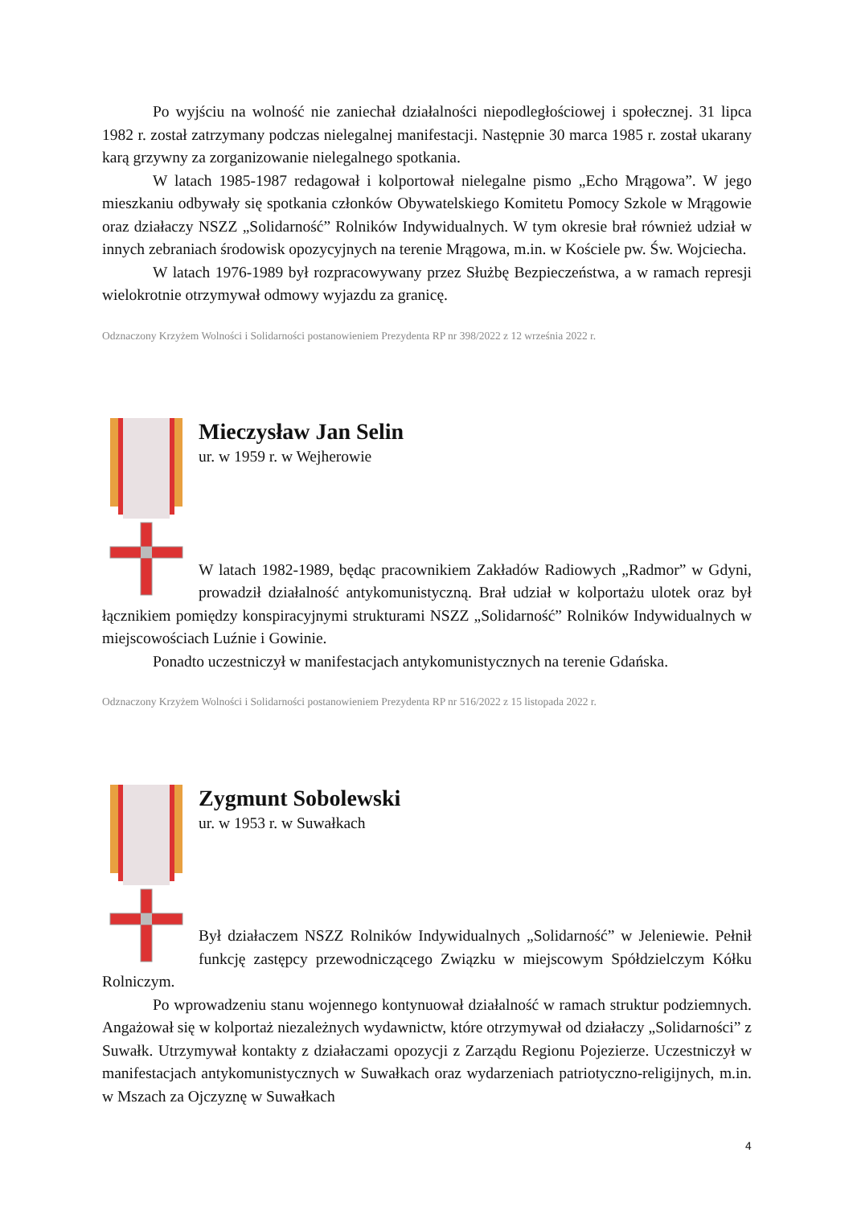Po wyjściu na wolność nie zaniechał działalności niepodległościowej i społecznej. 31 lipca 1982 r. został zatrzymany podczas nielegalnej manifestacji. Następnie 30 marca 1985 r. został ukarany karą grzywny za zorganizowanie nielegalnego spotkania.
W latach 1985-1987 redagował i kolportował nielegalne pismo „Echo Mrągowa”. W jego mieszkaniu odbywały się spotkania członków Obywatelskiego Komitetu Pomocy Szkole w Mrągowie oraz działaczy NSZZ „Solidarność” Rolników Indywidualnych. W tym okresie brał również udział w innych zebraniach środowisk opozycyjnych na terenie Mrągowa, m.in. w Kościele pw. Św. Wojciecha.
W latach 1976-1989 był rozpracowywany przez Służbę Bezpieczeństwa, a w ramach represji wielokrotnie otrzymywał odmowy wyjazdu za granicę.
Odznaczony Krzyżem Wolności i Solidarności postanowieniem Prezydenta RP nr 398/2022 z 12 września 2022 r.
Mieczysław Jan Selin
ur. w 1959 r. w Wejherowie
W latach 1982-1989, będąc pracownikiem Zakładów Radiowych „Radmor” w Gdyni, prowadził działalność antykomunistyczną. Brał udział w kolportażu ulotek oraz był łącznikiem pomiędzy konspiracyjnymi strukturami NSZZ „Solidarność” Rolników Indywidualnych w miejscowościach Luźnie i Gowinie.
Ponadto uczestniczył w manifestacjach antykomunistycznych na terenie Gdańska.
Odznaczony Krzyżem Wolności i Solidarności postanowieniem Prezydenta RP nr 516/2022 z 15 listopada 2022 r.
Zygmunt Sobolewski
ur. w 1953 r. w Suwałkach
Był działaczem NSZZ Rolników Indywidualnych „Solidarność” w Jeleniewie. Pełnił funkcję zastępcy przewodniczącego Związku w miejscowym Spółdzielczym Kółku Rolniczym.
Po wprowadzeniu stanu wojennego kontynuował działalność w ramach struktur podziemnych. Angażował się w kolportaż niezależnych wydawnictw, które otrzymywał od działaczy „Solidarności” z Suwałk. Utrzymywał kontakty z działaczami opozycji z Zarządu Regionu Pojezierze. Uczestniczył w manifestacjach antykomunistycznych w Suwałkach oraz wydarzeniach patriotyczno-religijnych, m.in. w Mszach za Ojczyznę w Suwałkach
4